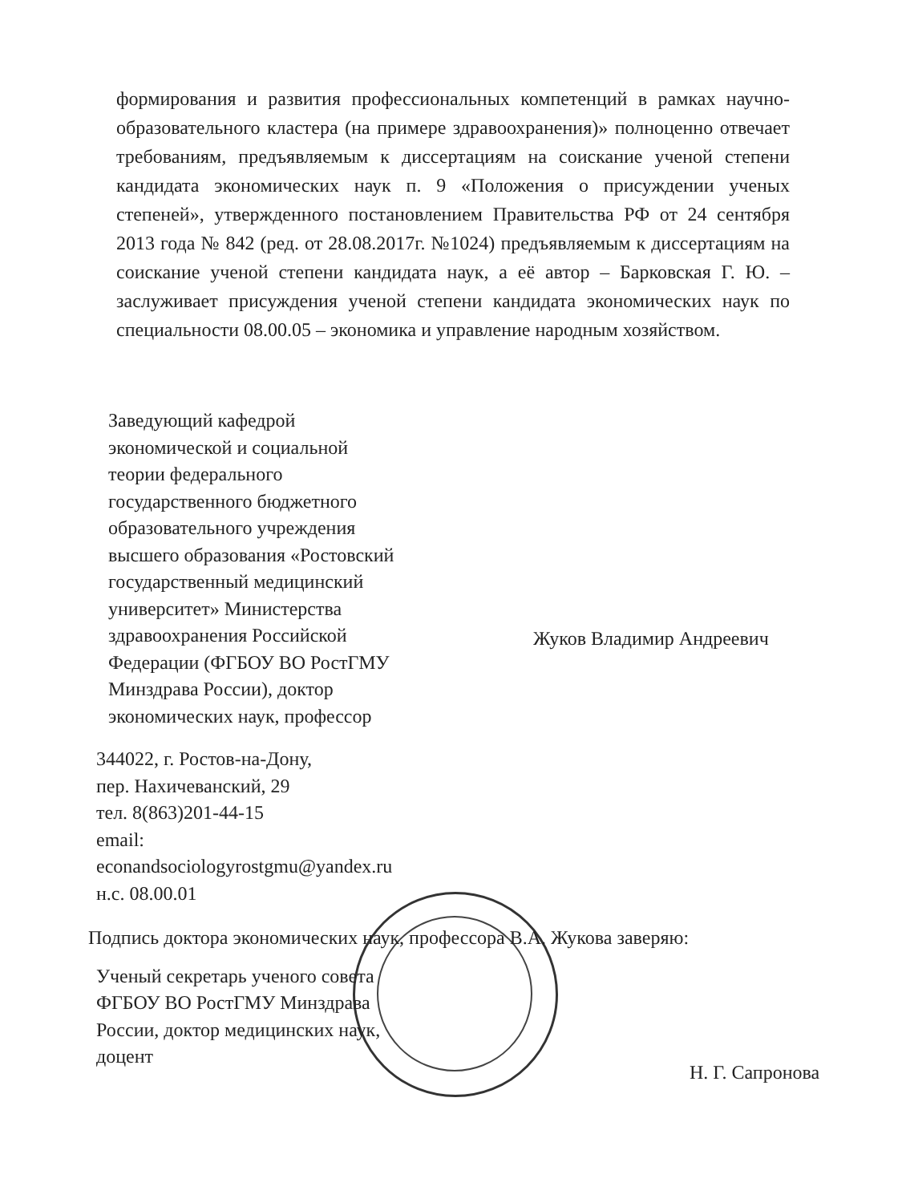формирования и развития профессиональных компетенций в рамках научно-образовательного кластера (на примере здравоохранения)» полноценно отвечает требованиям, предъявляемым к диссертациям на соискание ученой степени кандидата экономических наук п. 9 «Положения о присуждении ученых степеней», утвержденного постановлением Правительства РФ от 24 сентября 2013 года № 842 (ред. от 28.08.2017г. №1024) предъявляемым к диссертациям на соискание ученой степени кандидата наук, а её автор – Барковская Г. Ю. – заслуживает присуждения ученой степени кандидата экономических наук по специальности 08.00.05 – экономика и управление народным хозяйством.
Заведующий кафедрой
экономической и социальной
теории федерального
государственного бюджетного
образовательного учреждения
высшего образования «Ростовский
государственный медицинский
университет» Министерства
здравоохранения Российской
Федерации (ФГБОУ ВО РостГМУ
Минздрава России), доктор
экономических наук, профессор
Жуков Владимир Андреевич
344022, г. Ростов-на-Дону,
пер. Нахичеванский, 29
тел. 8(863)201-44-15
email:
econandsociologyrostgmu@yandex.ru
н.с. 08.00.01
Подпись доктора экономических наук, профессора В.А. Жукова заверяю:
Ученый секретарь ученого совета
ФГБОУ ВО РостГМУ Минздрава
России, доктор медицинских наук,
доцент
Н. Г. Сапронова